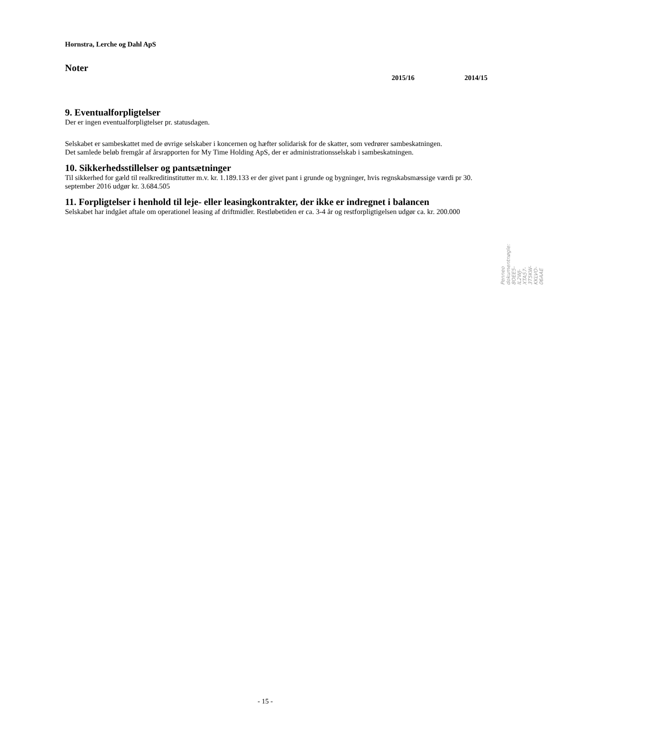Hornstra, Lerche og Dahl ApS
Noter
2015/16 2014/15
9. Eventualforpligtelser
Der er ingen eventualforpligtelser pr. statusdagen.
Selskabet er sambeskattet med de øvrige selskaber i koncernen og hæfter solidarisk for de skatter, som vedrører sambeskatningen.
Det samlede beløb fremgår af årsrapporten for My Time Holding ApS, der er administrationsselskab i sambeskatningen.
10. Sikkerhedsstillelser og pantsætninger
Til sikkerhed for gæld til realkreditinstitutter m.v. kr. 1.189.133 er der givet pant i grunde og bygninger, hvis regnskabsmæssige værdi pr 30. september 2016 udgør kr. 3.684.505
11. Forpligtelser i henhold til leje- eller leasingkontrakter, der ikke er indregnet i balancen
Selskabet har indgået aftale om operationel leasing af driftmidler. Restløbetiden er ca. 3-4 år og restforpligtigelsen udgør ca. kr. 200.000
Penneo dokumentnøgle: 8OEE5-IL2WJ-XTA57-3T5KW-KKLVO-06AAE
- 15 -